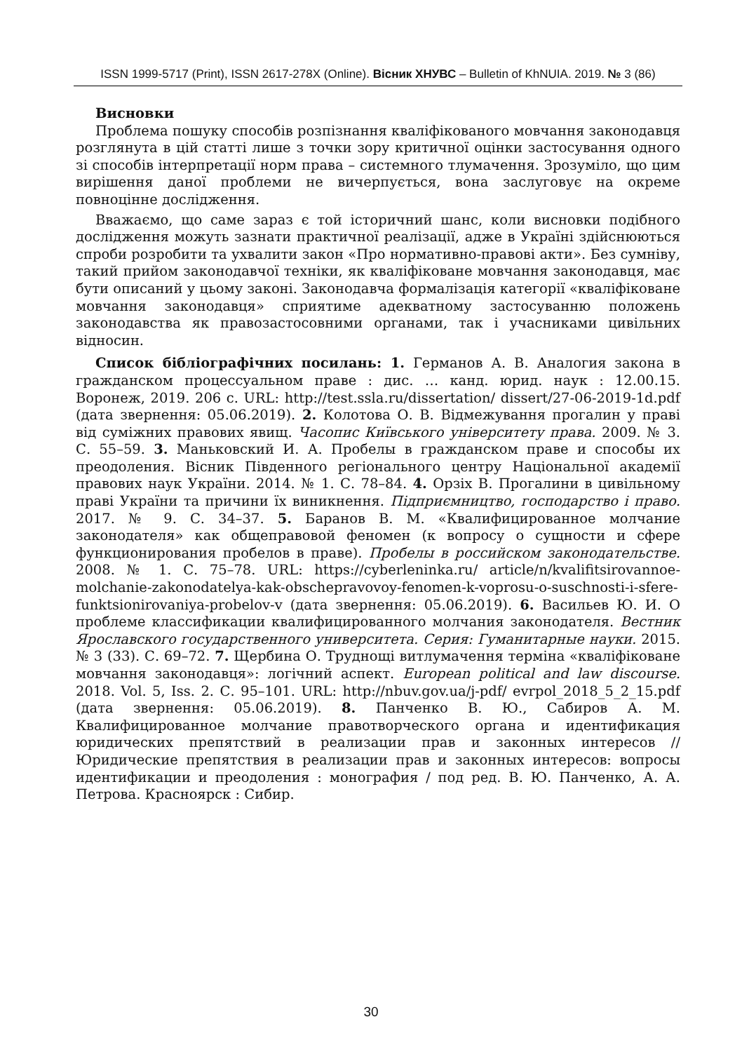ISSN 1999-5717 (Print), ISSN 2617-278X (Online). Вісник ХНУВС – Bulletin of KhNUIA. 2019. № 3 (86)
Висновки
Проблема пошуку способів розпізнання кваліфікованого мовчання законодавця розглянута в цій статті лише з точки зору критичної оцінки застосування одного зі способів інтерпретації норм права – системного тлумачення. Зрозуміло, що цим вирішення даної проблеми не вичерпується, вона заслуговує на окреме повноцінне дослідження.
Вважаємо, що саме зараз є той історичний шанс, коли висновки подібного дослідження можуть зазнати практичної реалізації, адже в Україні здійснюються спроби розробити та ухвалити закон «Про нормативно-правові акти». Без сумніву, такий прийом законодавчої техніки, як кваліфіковане мовчання законодавця, має бути описаний у цьому законі. Законодавча формалізація категорії «кваліфіковане мовчання законодавця» сприятиме адекватному застосуванню положень законодавства як правозастосовними органами, так і учасниками цивільних відносин.
Список бібліографічних посилань: 1. Германов А. В. Аналогия закона в гражданском процессуальном праве : дис. … канд. юрид. наук : 12.00.15. Воронеж, 2019. 206 с. URL: http://test.ssla.ru/dissertation/ dissert/27-06-2019-1d.pdf (дата звернення: 05.06.2019). 2. Колотова О. В. Відмежування прогалин у праві від суміжних правових явищ. Часопис Київського університету права. 2009. № 3. С. 55–59. 3. Маньковский И. А. Пробелы в гражданском праве и способы их преодоления. Вісник Південного регіонального центру Національної академії правових наук України. 2014. № 1. С. 78–84. 4. Орзіх В. Прогалини в цивільному праві України та причини їх виникнення. Підприємництво, господарство і право. 2017. № 9. С. 34–37. 5. Баранов В. М. «Квалифицированное молчание законодателя» как общеправовой феномен (к вопросу о сущности и сфере функционирования пробелов в праве). Пробелы в российском законодательстве. 2008. № 1. С. 75–78. URL: https://cyberleninka.ru/ article/n/kvalifitsirovannoe-molchanie-zakonodatelya-kak-obschepravovoy-fenomen-k-voprosu-o-suschnosti-i-sfere-funktsionirovaniya-probelov-v (дата звернення: 05.06.2019). 6. Васильев Ю. И. О проблеме классификации квалифицированного молчания законодателя. Вестник Ярославского государственного университета. Серия: Гуманитарные науки. 2015. № 3 (33). С. 69–72. 7. Щербина О. Труднощі витлумачення терміна «кваліфіковане мовчання законодавця»: логічний аспект. European political and law discourse. 2018. Vol. 5, Iss. 2. С. 95–101. URL: http://nbuv.gov.ua/j-pdf/ evrpol_2018_5_2_15.pdf (дата звернення: 05.06.2019). 8. Панченко В. Ю., Сабиров А. М. Квалифицированное молчание правотворческого органа и идентификация юридических препятствий в реализации прав и законных интересов // Юридические препятствия в реализации прав и законных интересов: вопросы идентификации и преодоления : монография / под ред. В. Ю. Панченко, А. А. Петрова. Красноярск : Сибир.
30